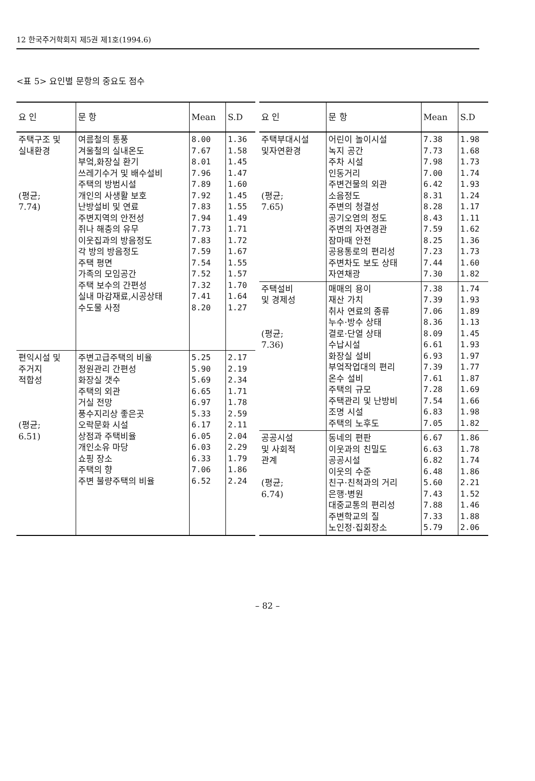12 한국주거학회지 제5권 제1호(1994.6)
<표 5> 요인별 문항의 중요도 점수
| 요 인 | 문 항 | Mean | S.D |
| --- | --- | --- | --- |
| 주택구조 및 실내환경 (평균; 7.74) | 여름철의 통풍 겨울철의 실내온도 부엌,화장실 환기 쓰레기수거 및 배수설비 주택의 방범시설 개인의 사생활 보호 난방설비 및 연료 주변지역의 안전성 쥐나 해충의 유무 이웃집과의 방음정도 각 방의 방음정도 주택 평면 가족의 모임공간 주택 보수의 간편성 실내 마감재료,시공상태 수도물 사정 | 8.00 7.67 8.01 7.96 7.89 7.92 7.83 7.94 7.73 7.83 7.59 7.54 7.52 7.32 7.41 8.20 | 1.36 1.58 1.45 1.47 1.60 1.45 1.55 1.49 1.71 1.72 1.67 1.55 1.57 1.70 1.64 1.27 |
| 편익시설 및 주거지 적합성 (평균; 6.51) | 주변고급주택의 비율 정원관리 간편성 화장실 갯수 주택의 외관 거실 전망 풍수지리상 좋은곳 오락문화 시설 상점과 주택비율 개인소유 마당 쇼핑 장소 주택의 향 주변 불량주택의 비율 | 5.25 5.90 5.69 6.65 6.97 5.33 6.17 6.05 6.03 6.33 7.06 6.52 | 2.17 2.19 2.34 1.71 1.78 2.59 2.11 2.04 2.29 1.79 1.86 2.24 |
| 요 인 | 문 항 | Mean | S.D |
| --- | --- | --- | --- |
| 주택부대시설 및자연환경 (평균; 7.65) | 어린이 놀이시설 녹지 공간 주차 시설 인동거리 주변건물의 외관 소음정도 주변의 청결성 공기오염의 정도 주변의 자연경관 잠마때 안전 공용통로의 편리성 주변차도 보도 상태 자연채광 | 7.38 7.73 7.98 7.00 6.42 8.31 8.28 8.43 7.59 8.25 7.23 7.44 7.30 | 1.98 1.68 1.73 1.74 1.93 1.24 1.17 1.11 1.62 1.36 1.73 1.60 1.82 |
| 주택설비 및 경제성 (평균; 7.36) | 매매의 용이 재산 가치 취사 연료의 종류 누수·방수 상태 결로·단열 상태 수납시설 화장실 설비 부엌작업대의 편리 온수 설비 주택의 규모 주택관리 및 난방비 조명 시설 주택의 노후도 | 7.38 7.39 7.06 8.36 8.09 6.61 6.93 7.39 7.61 7.28 7.54 6.83 7.05 | 1.74 1.93 1.89 1.13 1.45 1.93 1.97 1.77 1.87 1.69 1.66 1.98 1.82 |
| 공공시설 및 사회적 관계 (평균; 6.74) | 동네의 편판 이웃과의 친밀도 공공시설 이웃의 수준 친구·친척과의 거리 은행·병원 대중교통의 편리성 주변학교의 질 노인정·집회장소 | 6.67 6.63 6.82 6.48 5.60 7.43 7.88 7.33 5.79 | 1.86 1.78 1.74 1.86 2.21 1.52 1.46 1.88 2.06 |
– 82 –